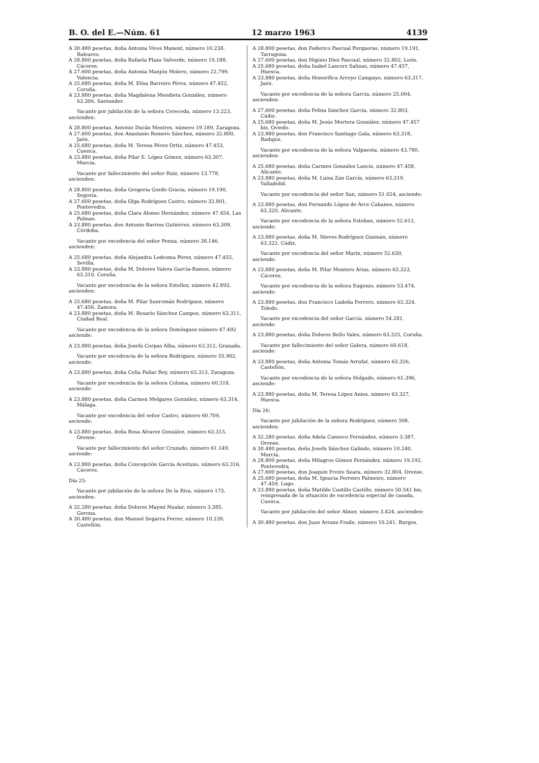B. O. del E.—Núm. 61 12 marzo 1963 4139
A 30.480 pesetas, doña Antonia Vives Manent, número 10.238, Baleares.
A 28.800 pesetas, doña Rafaela Plaza Valverde, número 19.188, Cáceres.
A 27.600 pesetas, doña Antonia Manjón Molero, número 22.799. Valencia.
A 25.680 pesetas, doña M. Elisa Barreiro Pérez, número 47.452, Coruña.
A 23.880 pesetas, doña Magdalena Mendieta González, número 63.306, Santander.
Vacante por jubilación de la señora Cereceda, número 13.223, ascienden:
A 28.800 pesetas, Antonio Durán Mestres, número 19.189, Zaragoza.
A 27.600 pesetas, don Anastasio Romero Sánchez, número 32.800, Jaén.
A 25.680 pesetas, doña M. Teresa Pérez Ortiz, número 47.453, Cuenca.
A 23.880 pesetas, doña Pilar E. López Gómez, número 63.307, Murcia.
Vacante por fallecimiento del señor Ruiz, número 13.778, ascienden:
A 28.800 pesetas, doña Gregoria Gordo Gracia, número 19.190, Segovia.
A 27.600 pesetas, doña Olga Rodríguez Castro, número 32.801, Pontevedra.
A 25.680 pesetas, doña Clara Alonso Hernández, número 47.454, Las Palmas.
A 23.880 pesetas, don Antonio Barrios Gutiérrez, número 63.309, Córdoba.
Vacante por excedencia del señor Penna, número 38.146, ascienden:
A 25.680 pesetas, doña Alejandra Ledesma Pérez, número 47.455, Sevilla.
A 23.880 pesetas, doña M. Dolores Valera García-Ramos, número 63.310, Coruña.
Vacante por excedencia de la señora Estellez, número 42.893, ascienden:
A 25.680 pesetas, doña M. Pilar Sanromán Rodríguez, número 47.456, Zamora.
A 23.880 pesetas, doña M. Rosario Sánchez Campos, número 63.311, Ciudad Real.
Vacante por excedencia de la señora Domínguez número 47.492 asciende:
A 23.880 pesetas, doña Josefa Corpas Alba, número 63.312, Granada.
Vacante por excedencia de la señora Rodríguez, número 55.902, asciende:
A 23.880 pesetas, doña Celia Pañar Rey, número 63.313, Zaragoza.
Vacante por excedencia de la señora Coloma, número 60.318, asciende:
A 23.880 pesetas, doña Carmen Melgares González, número 63.314, Málaga.
Vacante por excedencia del señor Castro, número 60.709, asciende:
A 23.880 pesetas, doña Rosa Alvarez González, número 63.315, Orense.
Vacante por fallecimiento del señor Cruzado, número 61.149, asciende:
A 23.880 pesetas, doña Concepción García Aceituno, número 63.316, Cáceres.
Día 25:
Vacante por jubilación de la señora De la Riva, número 175, ascienden:
A 32.280 pesetas, doña Dolores Maymí Nualar, número 3.385, Gerona.
A 30.480 pesetas, don Manuel Segarra Ferrer, número 10.239, Castellón.
A 28.800 pesetas, don Federico Pascual Porqueras, número 19.191, Tarragona.
A 27.600 pesetas, don Higinio Díez Pascual, número 32.802, León.
A 25.680 pesetas, doña Isabel Lascorz Salinas, número 47.457, Huesca.
A 23.880 pesetas, doña Honorífica Arroyo Campayo, número 63.317, Jaén.
Vacante por excedencia de la señora García, número 25.004, ascienden:
A 27.600 pesetas, doña Felisa Sánchez García, número 32.803, Cádiz.
A 25.680 pesetas, doña M. Jesús Mortera González, número 47.457 bis, Oviedo.
A 23.880 pesetas, don Francisco Santiago Gala, número 63.318, Badajoz.
Vacante por excedencia de la señora Valpuesta, número 43.780, ascienden:
A 25.680 pesetas, doña Carmen González Lancis, número 47.458, Alicante.
A 23.880 pesetas, doña M. Luisa Zan García, número 63.319, Valladolid.
Vacante por excedencia del señor San, número 51.024, asciende:
A 23.880 pesetas, don Fernando López de Arce Cabanes, número 63.320, Alicante.
Vacante por excedencia de la señora Esteban, número 52.612, asciende:
A 23.880 pesetas, doña M. Nieves Rodríguez Guzmán, número 63.322, Cádiz.
Vacante por excedencia del señor Marín, número 52.630, asciende:
A 23.880 pesetas, doña M. Pilar Montero Arias, número 63.323, Cáceres.
Vacante por excedencia de la señora Eugenio, número 53.474, asciende:
A 23.880 pesetas, don Francisco Ludeña Ferrero, número 63.324, Toledo.
Vacante por excedencia del señor García, número 54.281, asciende:
A 23.880 pesetas, doña Dolores Bello Vales, número 63.325, Coruña.
Vacante por fallecimiento del señor Galera, número 60.618, asciende:
A 23.880 pesetas, doña Antonia Tomás Arrufat, número 63.326, Castellón.
Vacante por excedencia de la señora Holgado, número 61.396, asciende:
A 23.880 pesetas, doña M. Teresa López Anies, número 63.327, Huesca.
Día 26:
Vacante por jubilación de la señora Rodríguez, número 508, ascienden:
A 32.280 pesetas, doña Adela Canseco Fernández, número 3.387, Orense.
A 30.480 pesetas, doña Josefa Sánchez Galindo, número 10.240, Murcia.
A 28.800 pesetas, doña Milagros Gómez Fernández, número 19.192, Pontevedra.
A 27.600 pesetas, don Joaquín Freire Seara, número 32.804, Orense.
A 25.680 pesetas, doña M. Ignacia Ferreiro Palmeiro, número 47.459, Lugo.
A 23.880 pesetas, doña Matilde Castillo Castillo, número 50.541 bis, reingresada de la situación de excedencia especial de casada, Cuenca.
Vacante por jubilación del señor Almor, número 3.424, ascienden:
A 30.480 pesetas, don Juan Arranz Fraile, número 10.241, Burgos.